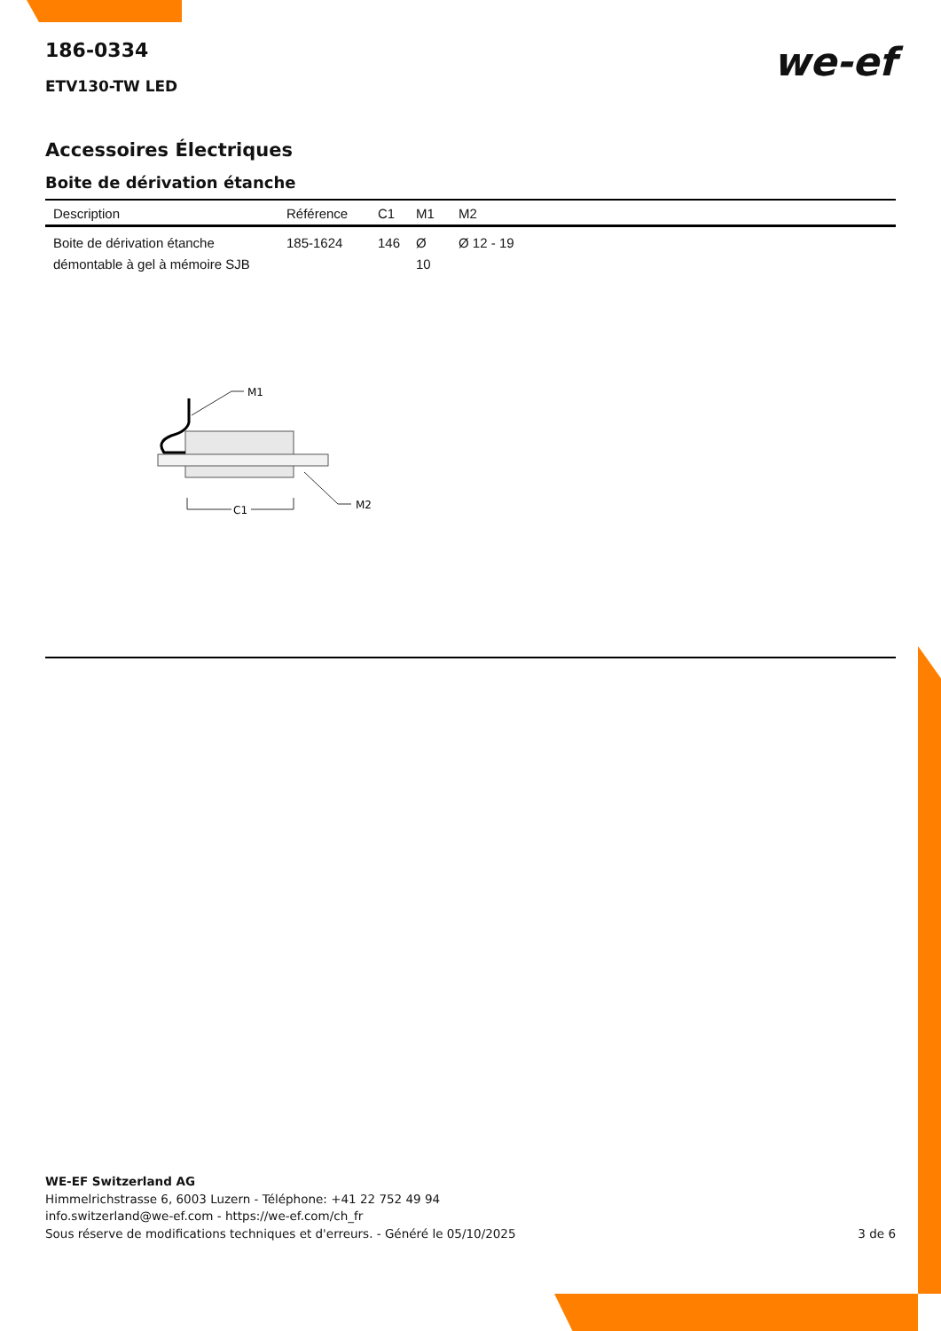we-ef
186-0334
ETV130-TW LED
Accessoires Électriques
Boite de dérivation étanche
| Description | Référence | C1 | M1 | M2 |
| --- | --- | --- | --- | --- |
| Boite de dérivation étanche démontable à gel à mémoire SJB | 185-1624 | 146 | Ø 10 | Ø 12 - 19 |
M1
M2
C1
WE-EF Switzerland AG
Himmelrichstrasse 6, 6003 Luzern - Téléphone: +41 22 752 49 94
info.switzerland@we-ef.com - https://we-ef.com/ch_fr
Sous réserve de modifications techniques et d'erreurs. - Généré le 05/10/2025 3 de 6